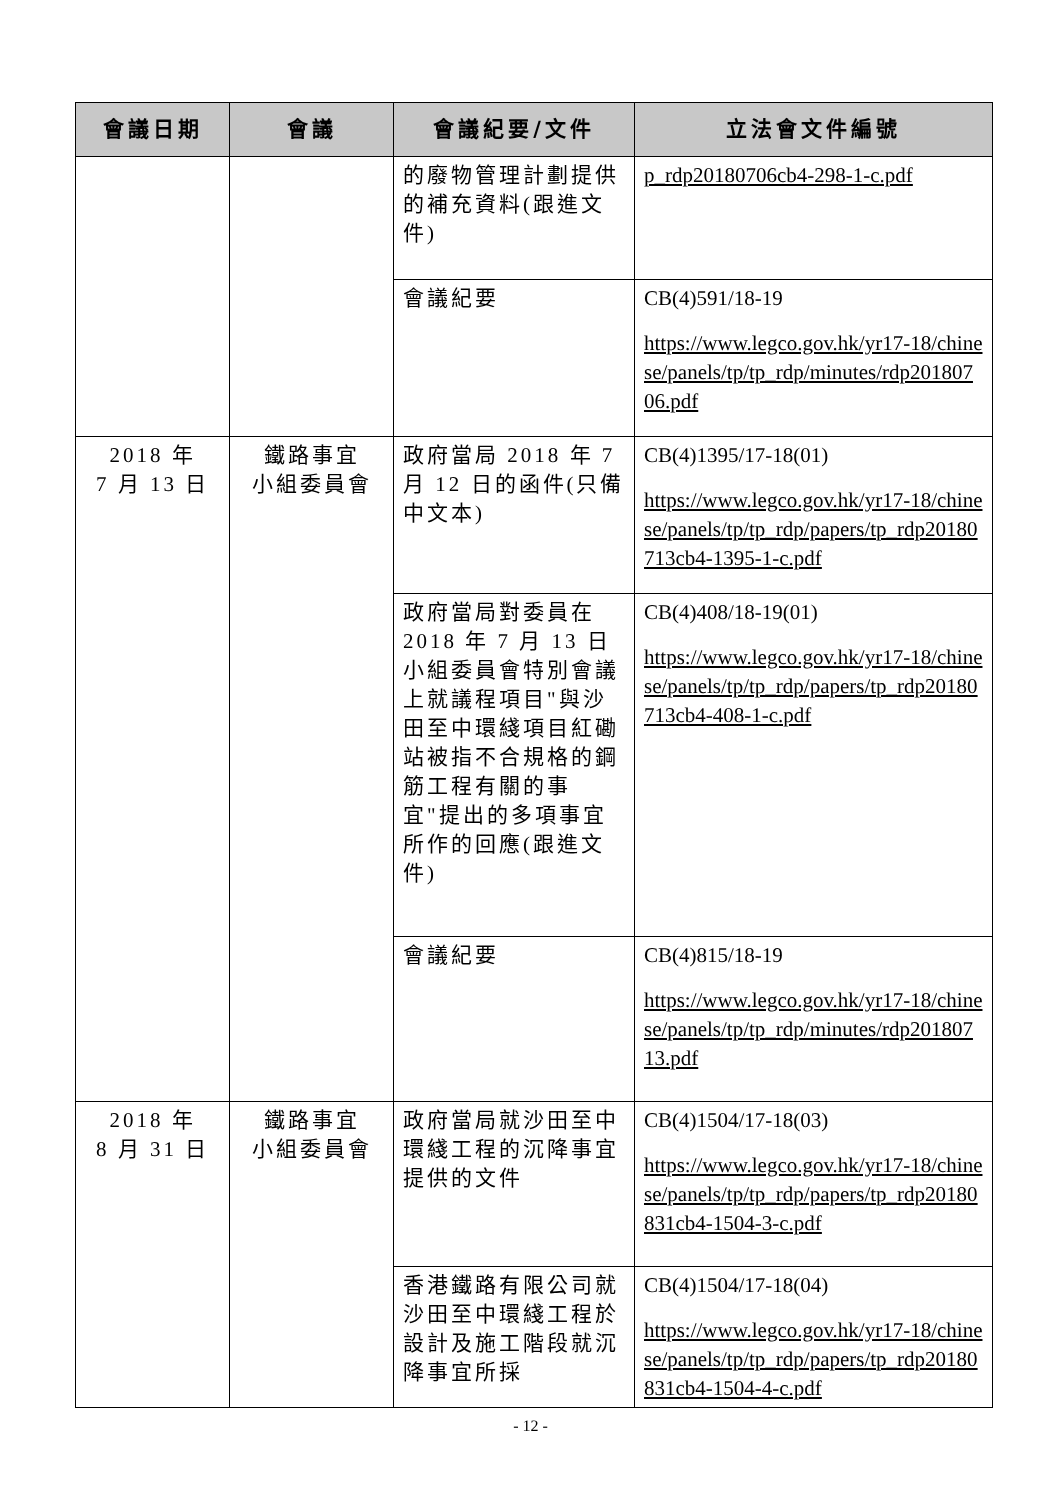| 會議日期 | 會議 | 會議紀要/文件 | 立法會文件編號 |
| --- | --- | --- | --- |
| | | 的廢物管理計劃提供的補充資料(跟進文件) | p_rdp20180706cb4-298-1-c.pdf |
| | | 會議紀要 | CB(4)591/18-19 https://www.legco.gov.hk/yr17-18/chinese/panels/tp/tp_rdp/minutes/rdp20180706.pdf |
| 2018 年 7 月 13 日 | 鐵路事宜 小組委員會 | 政府當局 2018 年 7 月 12 日的函件(只備中文本) | CB(4)1395/17-18(01) https://www.legco.gov.hk/yr17-18/chinese/panels/tp/tp_rdp/papers/tp_rdp20180713cb4-1395-1-c.pdf |
| | | 政府當局對委員在 2018 年 7 月 13 日小組委員會特別會議上就議程項目"與沙田至中環綫項目紅磡站被指不合規格的鋼筋工程有關的事宜"提出的多項事宜所作的回應(跟進文件) | CB(4)408/18-19(01) https://www.legco.gov.hk/yr17-18/chinese/panels/tp/tp_rdp/papers/tp_rdp20180713cb4-408-1-c.pdf |
| | | 會議紀要 | CB(4)815/18-19 https://www.legco.gov.hk/yr17-18/chinese/panels/tp/tp_rdp/minutes/rdp20180713.pdf |
| 2018 年 8 月 31 日 | 鐵路事宜 小組委員會 | 政府當局就沙田至中環綫工程的沉降事宜提供的文件 | CB(4)1504/17-18(03) https://www.legco.gov.hk/yr17-18/chinese/panels/tp/tp_rdp/papers/tp_rdp20180831cb4-1504-3-c.pdf |
| | | 香港鐵路有限公司就沙田至中環綫工程於設計及施工階段就沉降事宜所採 | CB(4)1504/17-18(04) https://www.legco.gov.hk/yr17-18/chinese/panels/tp/tp_rdp/papers/tp_rdp20180831cb4-1504-4-c.pdf |
- 12 -